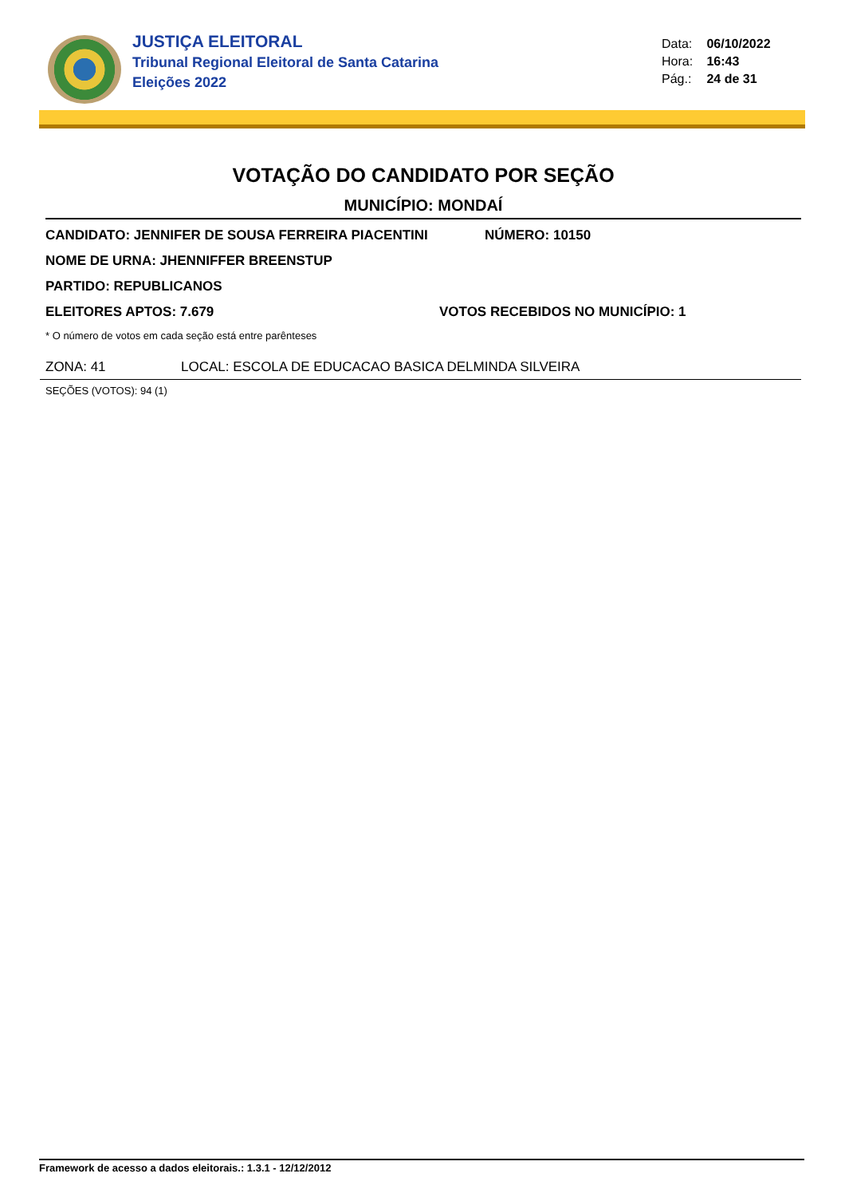JUSTIÇA ELEITORAL
Tribunal Regional Eleitoral de Santa Catarina
Eleições 2022
Data: 06/10/2022
Hora: 16:43
Pág.: 24 de 31
VOTAÇÃO DO CANDIDATO POR SEÇÃO
MUNICÍPIO: MONDAÍ
CANDIDATO: JENNIFER DE SOUSA FERREIRA PIACENTINI NÚMERO: 10150
NOME DE URNA: JHENNIFFER BREENSTUP
PARTIDO: REPUBLICANOS
ELEITORES APTOS: 7.679 VOTOS RECEBIDOS NO MUNICÍPIO: 1
* O número de votos em cada seção está entre parênteses
ZONA: 41 LOCAL: ESCOLA DE EDUCACAO BASICA DELMINDA SILVEIRA
SEÇÕES (VOTOS): 94 (1)
Framework de acesso a dados eleitorais.: 1.3.1 - 12/12/2012